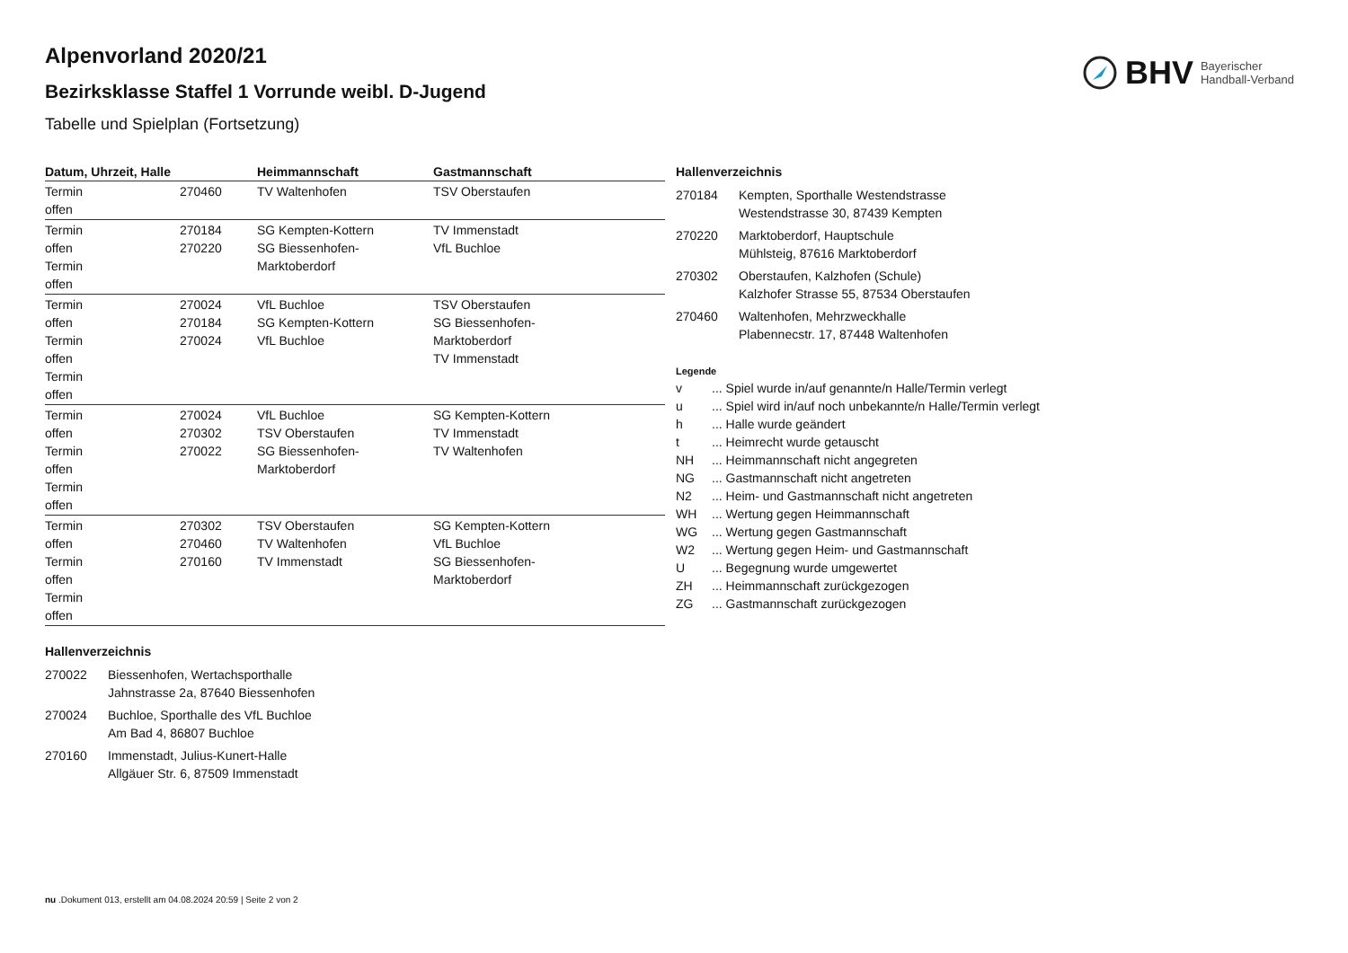BHV Bayerischer
Handball-Verband
Alpenvorland 2020/21
Bezirksklasse Staffel 1 Vorrunde weibl. D-Jugend
Tabelle und Spielplan (Fortsetzung)
| Datum, Uhrzeit, Halle | | Heimmannschaft | Gastmannschaft |
| --- | --- | --- | --- |
| Termin offen | 270460 | TV Waltenhofen | TSV Oberstaufen |
| Termin offen Termin offen | 270184 270220 | SG Kempten-Kottern SG Biessenhofen-Marktoberdorf | TV Immenstadt VfL Buchloe |
| Termin offen Termin offen Termin offen | 270024 270184 270024 | VfL Buchloe SG Kempten-Kottern VfL Buchloe | TSV Oberstaufen SG Biessenhofen- Marktoberdorf TV Immenstadt |
| Termin offen Termin offen Termin offen | 270024 270302 270022 | VfL Buchloe TSV Oberstaufen SG Biessenhofen-Marktoberdorf | SG Kempten-Kottern TV Immenstadt TV Waltenhofen |
| Termin offen Termin offen Termin offen | 270302 270460 270160 | TSV Oberstaufen TV Waltenhofen TV Immenstadt | SG Kempten-Kottern VfL Buchloe SG Biessenhofen- Marktoberdorf |
Hallenverzeichnis
| 270022 | Biessenhofen, Wertachsporthalle Jahnstrasse 2a, 87640 Biessenhofen |
| 270024 | Buchloe, Sporthalle des VfL Buchloe Am Bad 4, 86807 Buchloe |
| 270160 | Immenstadt, Julius-Kunert-Halle Allgäuer Str. 6, 87509 Immenstadt |
Hallenverzeichnis
| 270184 | Kempten, Sporthalle Westendstrasse Westendstrasse 30, 87439 Kempten |
| 270220 | Marktoberdorf, Hauptschule Mühlsteig, 87616 Marktoberdorf |
| 270302 | Oberstaufen, Kalzhofen (Schule) Kalzhofer Strasse 55, 87534 Oberstaufen |
| 270460 | Waltenhofen, Mehrzweckhalle Plabennecstr. 17, 87448 Waltenhofen |
Legende
| v | ... Spiel wurde in/auf genannte/n Halle/Termin verlegt |
| u | ... Spiel wird in/auf noch unbekannte/n Halle/Termin verlegt |
| h | ... Halle wurde geändert |
| t | ... Heimrecht wurde getauscht |
| NH | ... Heimmannschaft nicht angegreten |
| NG | ... Gastmannschaft nicht angetreten |
| N2 | ... Heim- und Gastmannschaft nicht angetreten |
| WH | ... Wertung gegen Heimmannschaft |
| WG | ... Wertung gegen Gastmannschaft |
| W2 | ... Wertung gegen Heim- und Gastmannschaft |
| U | ... Begegnung wurde umgewertet |
| ZH | ... Heimmannschaft zurückgezogen |
| ZG | ... Gastmannschaft zurückgezogen |
nu .Dokument 013, erstellt am 04.08.2024 20:59 | Seite 2 von 2